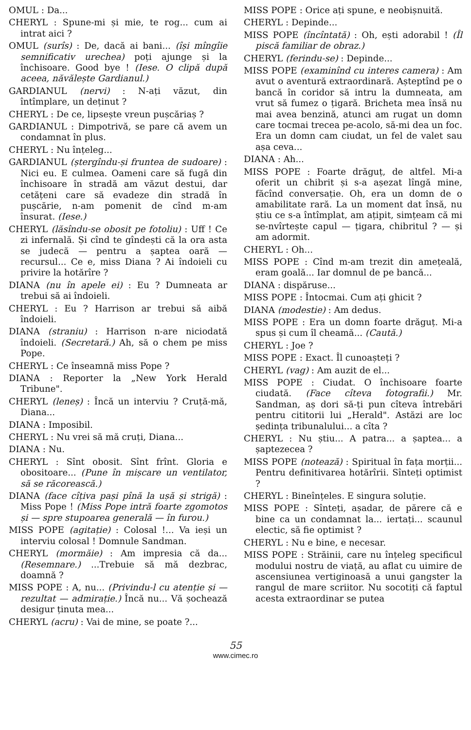OMUL : Da...
CHERYL : Spune-mi și mie, te rog... cum ai intrat aici ?
OMUL (surîs) : De, dacă ai bani... (își mîngîie semnificativ urechea) poți ajunge și la închisoare. Good bye ! (Iese. O clipă după aceea, năvălește Gardianul.)
GARDIANUL (nervi) : N-ați văzut, din întîmplare, un deținut ?
CHERYL : De ce, lipsește vreun pușcăriaș ?
GARDIANUL : Dimpotrivă, se pare că avem un condamnat în plus.
CHERYL : Nu înțeleg...
GARDIANUL (ștergîndu-și fruntea de sudoare) : Nici eu. E culmea. Oameni care să fugă din închisoare în stradă am văzut destui, dar cetățeni care să evadeze din stradă în pușcărie, n-am pomenit de cînd m-am însurat. (Iese.)
CHERYL (lăsîndu-se obosit pe fotoliu) : Uff ! Ce zi infernală. Și cînd te gîndești că la ora asta se judecă — pentru a șaptea oară — recursul... Ce e, miss Diana ? Ai îndoieli cu privire la hotărîre ?
DIANA (nu în apele ei) : Eu ? Dumneata ar trebui să ai îndoieli.
CHERYL : Eu ? Harrison ar trebui să aibă îndoieli.
DIANA (straniu) : Harrison n-are niciodată îndoieli. (Secretară.) Ah, să o chem pe miss Pope.
CHERYL : Ce înseamnă miss Pope ?
DIANA : Reporter la „New York Herald Tribune".
CHERYL (leneș) : Încă un interviu ? Cruță-mă, Diana...
DIANA : Imposibil.
CHERYL : Nu vrei să mă cruți, Diana...
DIANA : Nu.
CHERYL : Sînt obosit. Sînt frînt. Gloria e obositoare... (Pune în mișcare un ventilator, să se răcorească.)
DIANA (face cîțiva pași pînă la ușă și strigă) : Miss Pope ! (Miss Pope intră foarte zgomotos și — spre stupoarea generală — în furou.)
MISS POPE (agitație) : Colosal !... Va ieși un interviu colosal ! Domnule Sandman.
CHERYL (mormăie) : Am impresia că da... (Resemnare.) ...Trebuie să mă dezbrac, doamnă ?
MISS POPE : A, nu... (Privindu-l cu atenție și — rezultat — admirație.) Încă nu... Vă șochează desigur ținuta mea...
CHERYL (acru) : Vai de mine, se poate ?...
MISS POPE : Orice ați spune, e neobișnuită.
CHERYL : Depinde...
MISS POPE (încîntată) : Oh, ești adorabil ! (Îl piscă familiar de obraz.)
CHERYL (ferindu-se) : Depinde...
MISS POPE (examinînd cu interes camera) : Am avut o aventură extraordinară. Așteptînd pe o bancă în coridor să intru la dumneata, am vrut să fumez o țigară. Bricheta mea însă nu mai avea benzină, atunci am rugat un domn care tocmai trecea pe-acolo, să-mi dea un foc. Era un domn cam ciudat, un fel de valet sau așa ceva...
DIANA : Ah...
MISS POPE : Foarte drăguț, de altfel. Mi-a oferit un chibrit și s-a așezat lîngă mine, făcînd conversație. Oh, era un domn de o amabilitate rară. La un moment dat însă, nu știu ce s-a întîmplat, am ațipit, simțeam că mi se-nvîrtește capul — țigara, chibritul ? — și am adormit.
CHERYL : Oh...
MISS POPE : Cînd m-am trezit din amețeală, eram goală... Iar domnul de pe bancă...
DIANA : dispăruse...
MISS POPE : Întocmai. Cum ați ghicit ?
DIANA (modestie) : Am dedus.
MISS POPE : Era un domn foarte drăguț. Mi-a spus și cum îl cheamă... (Caută.)
CHERYL : Joe ?
MISS POPE : Exact. Îl cunoașteți ?
CHERYL (vag) : Am auzit de el...
MISS POPE : Ciudat. O închisoare foarte ciudată. (Face cîteva fotografii.) Mr. Sandman, aș dori să-ți pun cîteva întrebări pentru cititorii lui „Herald". Astăzi are loc ședința tribunalului... a cîta ?
CHERYL : Nu știu... A patra... a șaptea... a șaptezecea ?
MISS POPE (notează) : Spiritual în fața morții... Pentru definitivarea hotărîrii. Sînteți optimist ?
CHERYL : Bineînțeles. E singura soluție.
MISS POPE : Sînteți, așadar, de părere că e bine ca un condamnat la... iertați... scaunul electic, să fie optimist ?
CHERYL : Nu e bine, e necesar.
MISS POPE : Străinii, care nu înțeleg specificul modului nostru de viață, au aflat cu uimire de ascensiunea vertiginoasă a unui gangster la rangul de mare scriitor. Nu socotiți că faptul acesta extraordinar se putea
55
www.cimec.ro